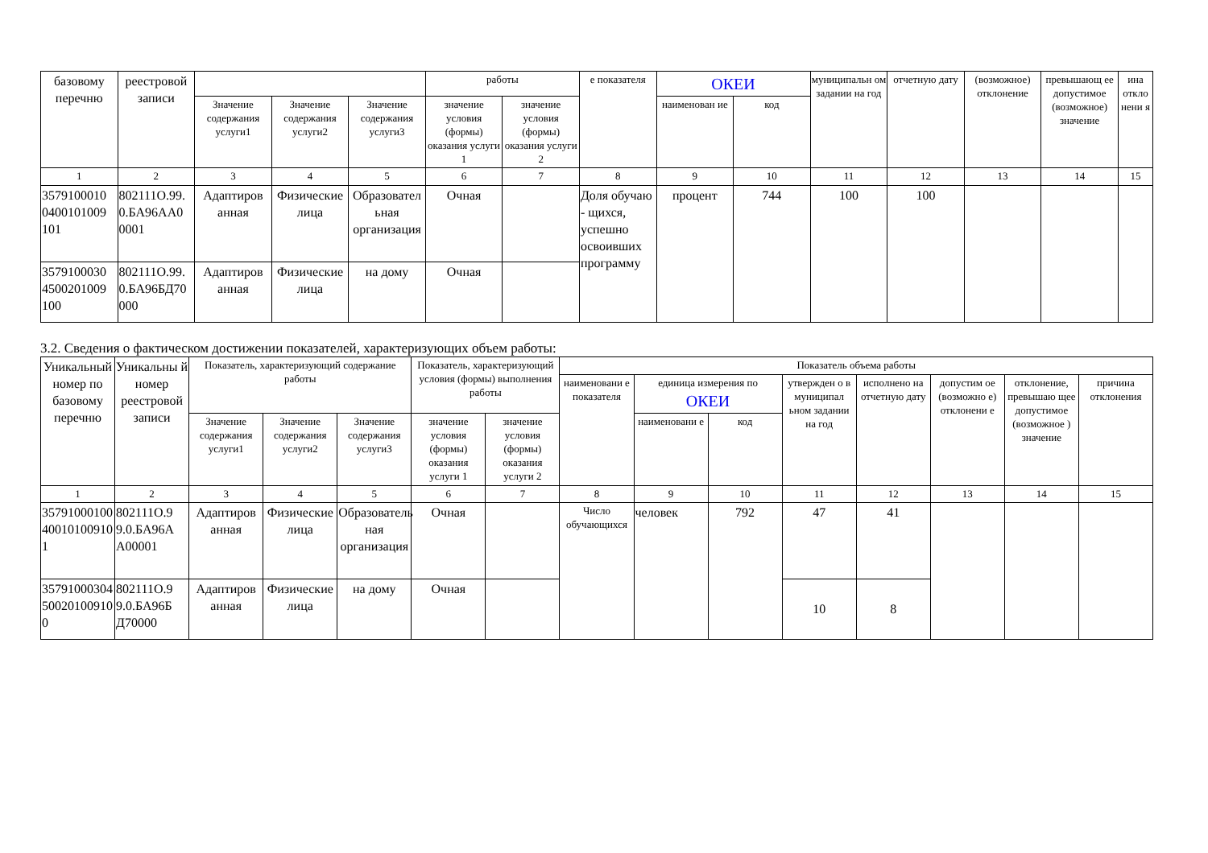| базовому перечню | реестровой записи | | | | работы | | е показателя | ОКЕИ | | муниципальн ом задании на год | отчетную дату | (возможное) отклонение | превышающ ее допустимое (возможное) значение | ина откло нени я |
| --- | --- | --- | --- | --- | --- | --- | --- | --- | --- | --- | --- | --- | --- | --- |
| | | Значение содержания услуги1 | Значение содержания услуги2 | Значение содержания услуги3 | значение условия (формы) оказания услуги 1 | значение условия (формы) оказания услуги 2 | | наименован ие | код | | | | | |
| 1 | 2 | 3 | 4 | 5 | 6 | 7 | 8 | 9 | 10 | 11 | 12 | 13 | 14 | 15 |
| 3579100010 0400101009 101 | 802111О.99. 0.БА96АА0 0001 | Адаптиров анная | Физические лица | Образовател ьная организация | Очная | | Доля обучаю - щихся, успешно освоивших программу | процент | 744 | 100 | 100 | | | |
| 3579100030 4500201009 100 | 802111О.99. 0.БА96БД70 000 | Адаптиров анная | Физические лица | на дому | Очная | | | | | | | | | |
3.2. Сведения о фактическом достижении показателей, характеризующих объем работы:
| Уникальный номер по базовому перечню | Уникальны й номер реестровой записи | Показатель, характеризующий содержание работы | | | Показатель, характеризующий условия (формы) выполнения работы | | Показатель объема работы | | | | | | | |
| --- | --- | --- | --- | --- | --- | --- | --- | --- | --- | --- | --- | --- | --- | --- |
| | | | | | | | наименовани е показателя | единица измерения по ОКЕИ | | утвержден о в муниципал ьном задании на год | исполнено на отчетную дату | допустим ое (возможно е) отклонени е | отклонение, превышаю щее допустимое (возможное ) значение | причина отклонения |
| | | Значение содержания услуги1 | Значение содержания услуги2 | Значение содержания услуги3 | значение условия (формы) оказания услуги 1 | значение условия (формы) оказания услуги 2 | | наименовани е | код | | | | | |
| 1 | 2 | 3 | 4 | 5 | 6 | 7 | 8 | 9 | 10 | 11 | 12 | 13 | 14 | 15 |
| 35791000100 40010100910 1 | 802111О.9 9.0.БА96А А00001 | Адаптиров анная | Физические лица | Образователь ная организация | Очная | | Число обучающихся | человек | 792 | 47 | 41 | | | |
| 35791000304 50020100910 0 | 802111О.9 9.0.БА96Б Д70000 | Адаптиров анная | Физические лица | на дому | Очная | | | | | 10 | 8 | | | |